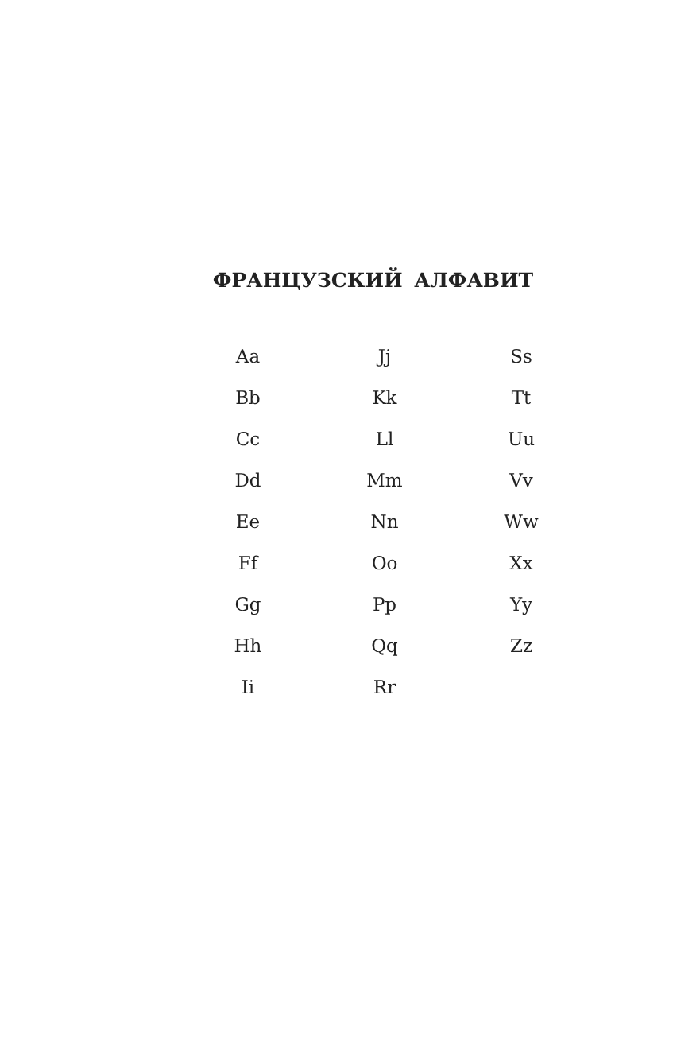ФРАНЦУЗСКИЙ АЛФАВИТ
| Aa | Jj | Ss |
| Bb | Kk | Tt |
| Cc | Ll | Uu |
| Dd | Mm | Vv |
| Ee | Nn | Ww |
| Ff | Oo | Xx |
| Gg | Pp | Yy |
| Hh | Qq | Zz |
| Ii | Rr | |